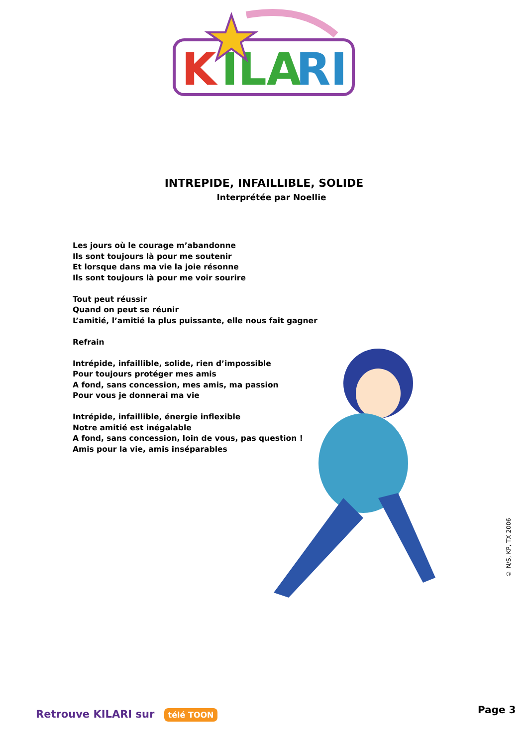K
ILA
RI
INTREPIDE, INFAILLIBLE, SOLIDE
Interprétée par Noellie
Les jours où le courage m’abandonne
Ils sont toujours là pour me soutenir
Et lorsque dans ma vie la joie résonne
Ils sont toujours là pour me voir sourire
Tout peut réussir
Quand on peut se réunir
L’amitié, l’amitié la plus puissante, elle nous fait gagner
Refrain
Intrépide, infaillible, solide, rien d’impossible
Pour toujours protéger mes amis
A fond, sans concession, mes amis, ma passion
Pour vous je donnerai ma vie
Intrépide, infaillible, énergie inflexible
Notre amitié est inégalable
A fond, sans concession, loin de vous, pas question !
Amis pour la vie, amis inséparables
© N/S, KP, TX 2006
Retrouve KILARI sur télé TOON Page 3